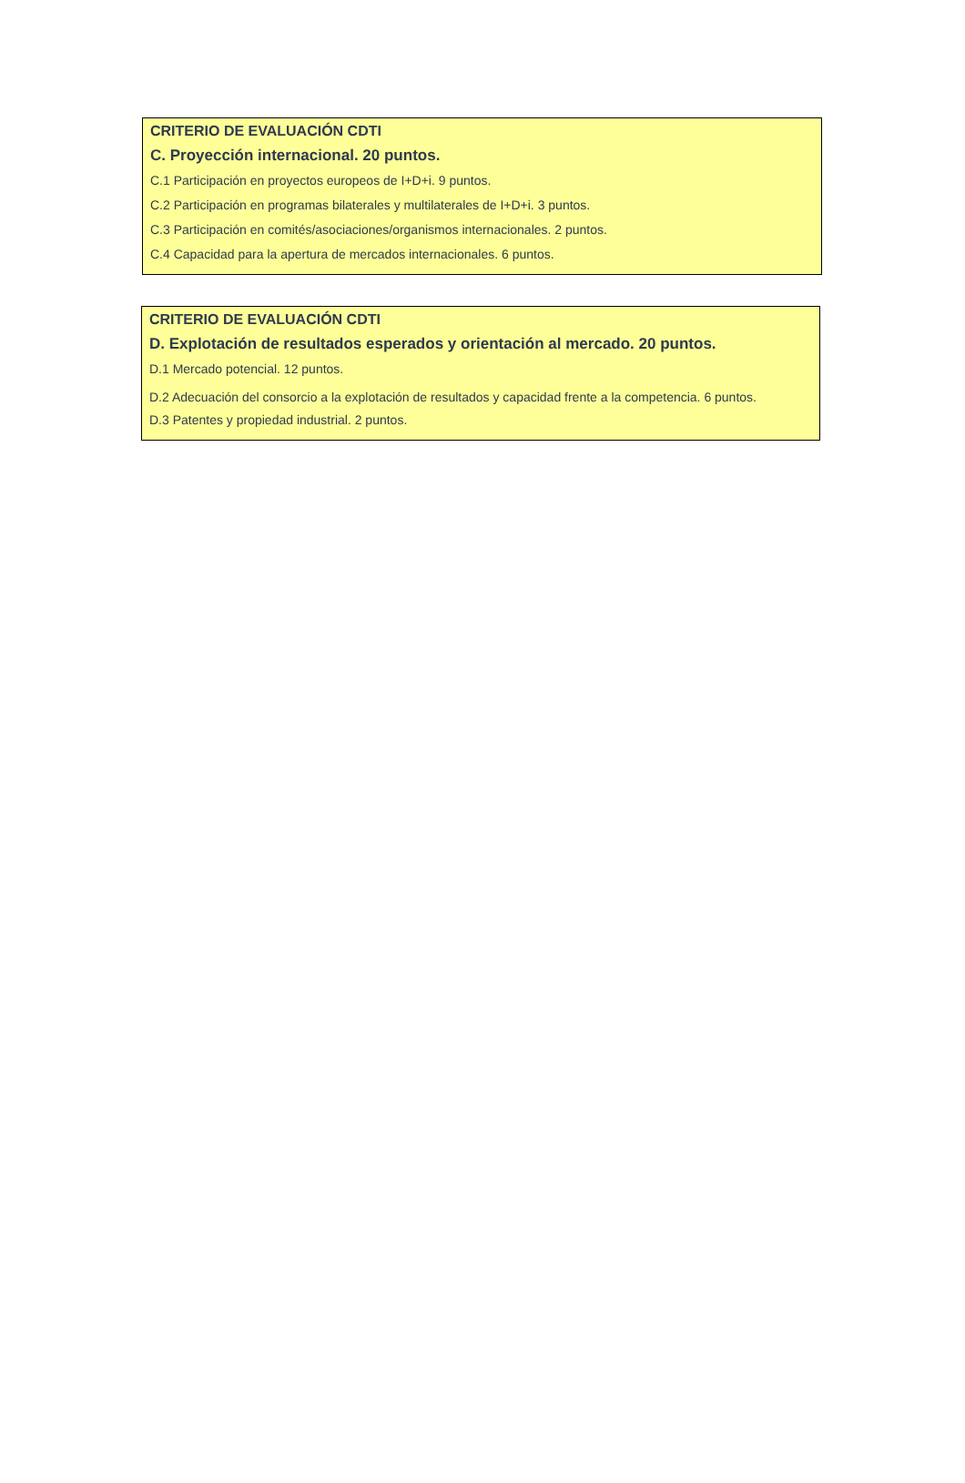CRITERIO DE EVALUACIÓN CDTI
C. Proyección internacional. 20 puntos.
C.1 Participación en proyectos europeos de I+D+i. 9 puntos.
C.2 Participación en programas bilaterales y multilaterales de I+D+i. 3 puntos.
C.3 Participación en comités/asociaciones/organismos internacionales. 2 puntos.
C.4 Capacidad para la apertura de mercados internacionales. 6 puntos.
CRITERIO DE EVALUACIÓN CDTI
D. Explotación de resultados esperados y orientación al mercado. 20 puntos.
D.1 Mercado potencial. 12 puntos.
D.2 Adecuación del consorcio a la explotación de resultados y capacidad frente a la competencia. 6 puntos.
D.3 Patentes y propiedad industrial. 2 puntos.